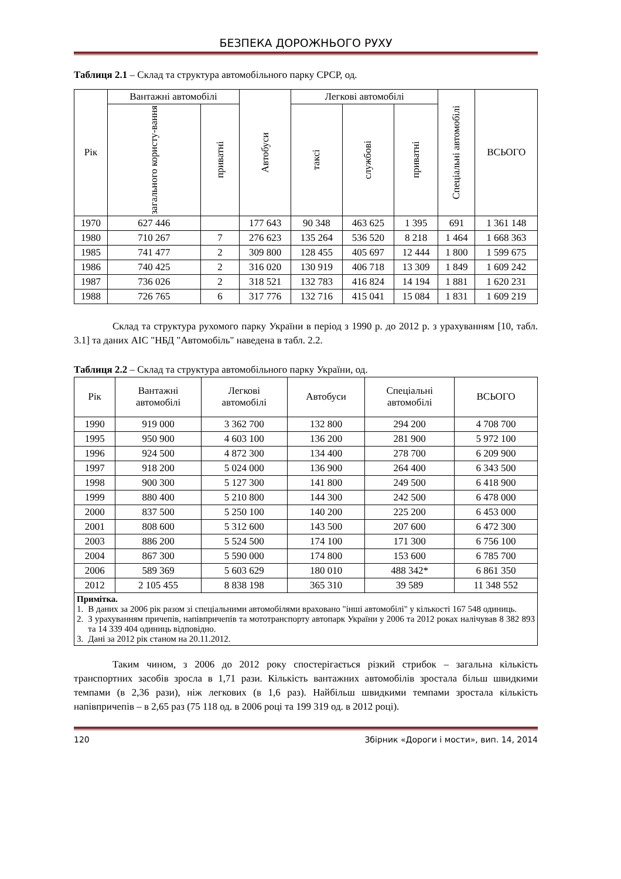БЕЗПЕКА ДОРОЖНЬОГО РУХУ
Таблиця 2.1 – Склад та структура автомобільного парку СРСР, од.
| Рік | Вантажні автомобілі | | Автобуси | Легкові автомобілі | | | Спеціальні автомобілі | ВСЬОГО |
| --- | --- | --- | --- | --- | --- | --- | --- | --- |
| | загального користу-вання | приватні | | таксі | службові | приватні | | |
| 1970 | 627 446 | | 177 643 | 90 348 | 463 625 | 1 395 | 691 | 1 361 148 |
| 1980 | 710 267 | 7 | 276 623 | 135 264 | 536 520 | 8 218 | 1 464 | 1 668 363 |
| 1985 | 741 477 | 2 | 309 800 | 128 455 | 405 697 | 12 444 | 1 800 | 1 599 675 |
| 1986 | 740 425 | 2 | 316 020 | 130 919 | 406 718 | 13 309 | 1 849 | 1 609 242 |
| 1987 | 736 026 | 2 | 318 521 | 132 783 | 416 824 | 14 194 | 1 881 | 1 620 231 |
| 1988 | 726 765 | 6 | 317 776 | 132 716 | 415 041 | 15 084 | 1 831 | 1 609 219 |
Склад та структура рухомого парку України в період з 1990 р. до 2012 р. з урахуванням [10, табл. 3.1] та даних АІС "НБД "Автомобіль" наведена в табл. 2.2.
Таблиця 2.2 – Склад та структура автомобільного парку України, од.
| Рік | Вантажні автомобілі | Легкові автомобілі | Автобуси | Спеціальні автомобілі | ВСЬОГО |
| --- | --- | --- | --- | --- | --- |
| 1990 | 919 000 | 3 362 700 | 132 800 | 294 200 | 4 708 700 |
| 1995 | 950 900 | 4 603 100 | 136 200 | 281 900 | 5 972 100 |
| 1996 | 924 500 | 4 872 300 | 134 400 | 278 700 | 6 209 900 |
| 1997 | 918 200 | 5 024 000 | 136 900 | 264 400 | 6 343 500 |
| 1998 | 900 300 | 5 127 300 | 141 800 | 249 500 | 6 418 900 |
| 1999 | 880 400 | 5 210 800 | 144 300 | 242 500 | 6 478 000 |
| 2000 | 837 500 | 5 250 100 | 140 200 | 225 200 | 6 453 000 |
| 2001 | 808 600 | 5 312 600 | 143 500 | 207 600 | 6 472 300 |
| 2003 | 886 200 | 5 524 500 | 174 100 | 171 300 | 6 756 100 |
| 2004 | 867 300 | 5 590 000 | 174 800 | 153 600 | 6 785 700 |
| 2006 | 589 369 | 5 603 629 | 180 010 | 488 342* | 6 861 350 |
| 2012 | 2 105 455 | 8 838 198 | 365 310 | 39 589 | 11 348 552 |
| / Примітка. / / / 1. / В даних за 2006 рік разом зі спеціальними автомобілями враховано "інші автомобілі" у кількості 167 548 одиниць. / / 2. / З урахуванням причепів, напівпричепів та мототранспорту автопарк України у 2006 та 2012 роках налічував 8 382 893 та 14 339 404 одиниць відповідно. / / 3. / Дані за 2012 рік станом на 20.11.2012. / | | | | | |
Таким чином, з 2006 до 2012 року спостерігається різкий стрибок – загальна кількість транспортних засобів зросла в 1,71 рази. Кількість вантажних автомобілів зростала більш швидкими темпами (в 2,36 рази), ніж легкових (в 1,6 раз). Найбільш швидкими темпами зростала кількість напівпричепів – в 2,65 раз (75 118 од. в 2006 році та 199 319 од. в 2012 році).
120 Збірник «Дороги і мости», вип. 14, 2014